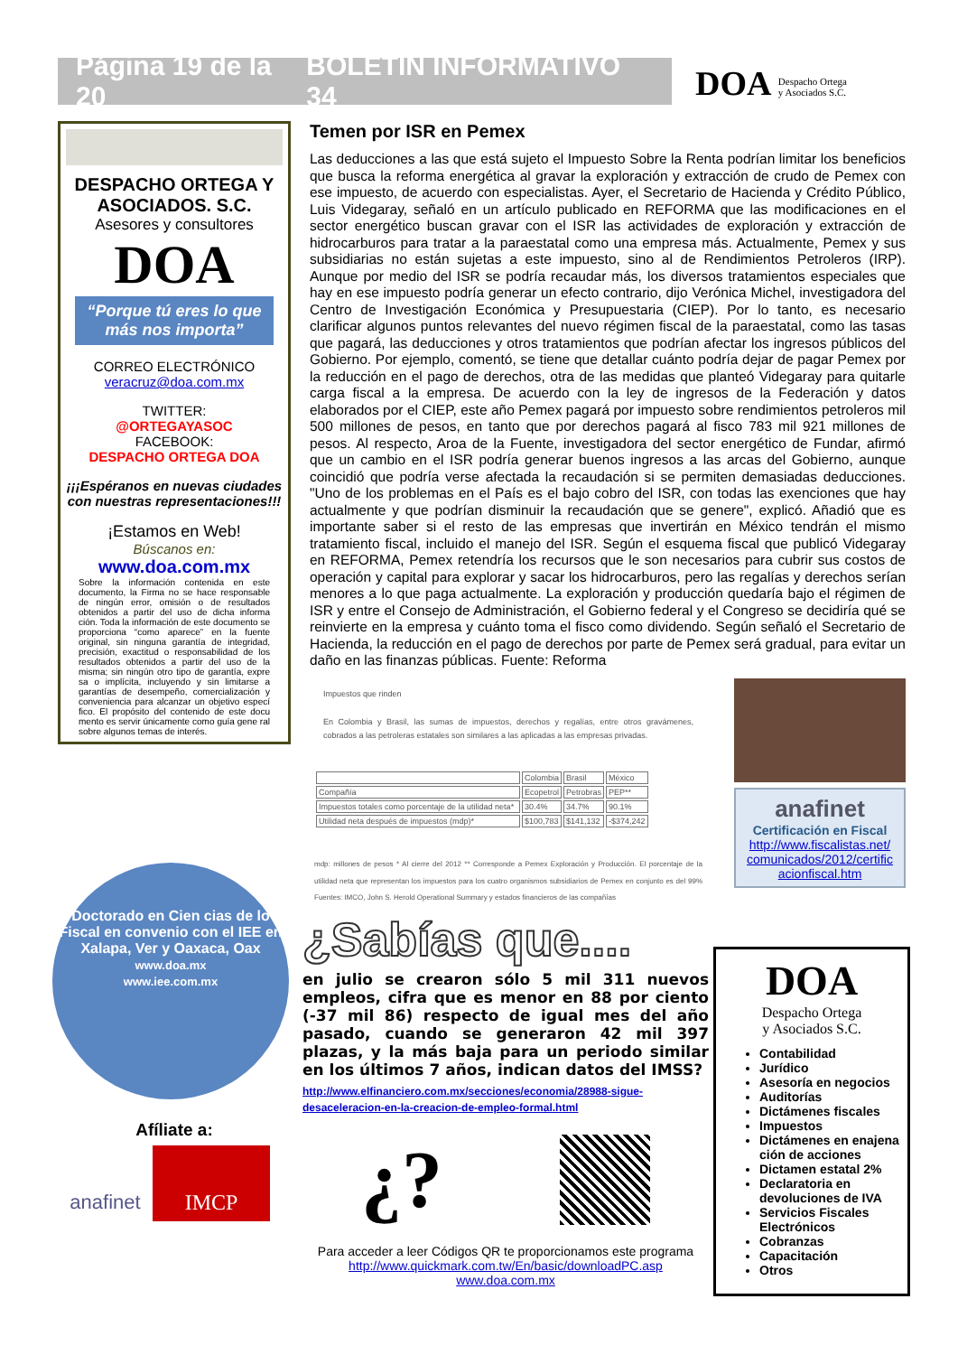Página 19 de la 20 BOLETÍN INFORMATIVO 34
DOA Despacho Ortega
y Asociados S.C.
DESPACHO ORTEGA Y ASOCIADOS. S.C.
Asesores y consultores
DOA
“Porque tú eres lo que más nos importa”
CORREO ELECTRÓNICO
veracruz@doa.com.mx
TWITTER:
@ORTEGAYASOC
FACEBOOK:
DESPACHO ORTEGA DOA
¡¡¡Espéranos en nuevas ciudades con nuestras representaciones!!!
¡Estamos en Web!
Búscanos en:
www.doa.com.mx
Sobre la información contenida en este documento, la Firma no se hace responsable de ningún error, omisión o de resultados obtenidos a partir del uso de dicha informa ción. Toda la información de este documento se proporciona “como aparece” en la fuente original, sin ninguna garantía de integridad, precisión, exactitud o responsabilidad de los resultados obtenidos a partir del uso de la misma; sin ningún otro tipo de garantía, expre sa o implícita, incluyendo y sin limitarse a garantías de desempeño, comercialización y conveniencia para alcanzar un objetivo especí fico. El propósito del contenido de este docu mento es servir únicamente como guía gene ral sobre algunos temas de interés.
Doctorado en Cien cias de lo Fiscal en convenio con el IEE en Xalapa, Ver y Oaxaca, Oax
www.doa.mx
www.iee.com.mx
Afíliate a:
anafinet
IMCP
Temen por ISR en Pemex
Las deducciones a las que está sujeto el Impuesto Sobre la Renta podrían limitar los beneficios que busca la reforma energética al gravar la exploración y extracción de crudo de Pemex con ese impuesto, de acuerdo con especialistas. Ayer, el Secretario de Hacienda y Crédito Público, Luis Videgaray, señaló en un artículo publicado en REFORMA que las modificaciones en el sector energético buscan gravar con el ISR las actividades de exploración y extracción de hidrocarburos para tratar a la paraestatal como una empresa más. Actualmente, Pemex y sus subsidiarias no están sujetas a este impuesto, sino al de Rendimientos Petroleros (IRP). Aunque por medio del ISR se podría recaudar más, los diversos tratamientos especiales que hay en ese impuesto podría generar un efecto contrario, dijo Verónica Michel, investigadora del Centro de Investigación Económica y Presupuestaria (CIEP). Por lo tanto, es necesario clarificar algunos puntos relevantes del nuevo régimen fiscal de la paraestatal, como las tasas que pagará, las deducciones y otros tratamientos que podrían afectar los ingresos públicos del Gobierno. Por ejemplo, comentó, se tiene que detallar cuánto podría dejar de pagar Pemex por la reducción en el pago de derechos, otra de las medidas que planteó Videgaray para quitarle carga fiscal a la empresa. De acuerdo con la ley de ingresos de la Federación y datos elaborados por el CIEP, este año Pemex pagará por impuesto sobre rendimientos petroleros mil 500 millones de pesos, en tanto que por derechos pagará al fisco 783 mil 921 millones de pesos. Al respecto, Aroa de la Fuente, investigadora del sector energético de Fundar, afirmó que un cambio en el ISR podría generar buenos ingresos a las arcas del Gobierno, aunque coincidió que podría verse afectada la recaudación si se permiten demasiadas deducciones. "Uno de los problemas en el País es el bajo cobro del ISR, con todas las exenciones que hay actualmente y que podrían disminuir la recaudación que se genere", explicó. Añadió que es importante saber si el resto de las empresas que invertirán en México tendrán el mismo tratamiento fiscal, incluido el manejo del ISR. Según el esquema fiscal que publicó Videgaray en REFORMA, Pemex retendría los recursos que le son necesarios para cubrir sus costos de operación y capital para explorar y sacar los hidrocarburos, pero las regalías y derechos serían menores a lo que paga actualmente. La exploración y producción quedaría bajo el régimen de ISR y entre el Consejo de Administración, el Gobierno federal y el Congreso se decidiría qué se reinvierte en la empresa y cuánto toma el fisco como dividendo. Según señaló el Secretario de Hacienda, la reducción en el pago de derechos por parte de Pemex será gradual, para evitar un daño en las finanzas públicas. Fuente: Reforma
Impuestos que rinden
En Colombia y Brasil, las sumas de impuestos, derechos y regalías, entre otros gravámenes, cobrados a las petroleras estatales son similares a las aplicadas a las empresas privadas.
| | Colombia | Brasil | México |
| Compañía | Ecopetrol | Petrobras | PEP** |
| Impuestos totales como porcentaje de la utilidad neta* | 30.4% | 34.7% | 90.1% |
| Utilidad neta después de impuestos (mdp)* | $100,783 | $141,132 | -$374,242 |
mdp: millones de pesos * Al cierre del 2012 ** Corresponde a Pemex Exploración y Producción. El porcentaje de la utilidad neta que representan los impuestos para los cuatro organismos subsidiarios de Pemex en conjunto es del 99% Fuentes: IMCO, John S. Herold Operational Summary y estados financieros de las compañías
anafinet
Certificación en Fiscal
http://www.fiscalistas.net/ comunicados/2012/certific acionfiscal.htm
¿Sabías que....
en julio se crearon sólo 5 mil 311 nuevos empleos, cifra que es menor en 88 por ciento (-37 mil 86) respecto de igual mes del año pasado, cuando se generaron 42 mil 397 plazas, y la más baja para un periodo similar en los últimos 7 años, indican datos del IMSS?
http://www.elfinanciero.com.mx/secciones/economia/28988-sigue-desaceleracion-en-la-creacion-de-empleo-formal.html
¿?
Para acceder a leer Códigos QR te proporcionamos este programa
http://www.quickmark.com.tw/En/basic/downloadPC.asp
www.doa.com.mx
DOA
Despacho Ortega
y Asociados S.C.
Contabilidad
Jurídico
Asesoría en negocios
Auditorías
Dictámenes fiscales
Impuestos
Dictámenes en enajena ción de acciones
Dictamen estatal 2%
Declaratoria en devoluciones de IVA
Servicios Fiscales Electrónicos
Cobranzas
Capacitación
Otros